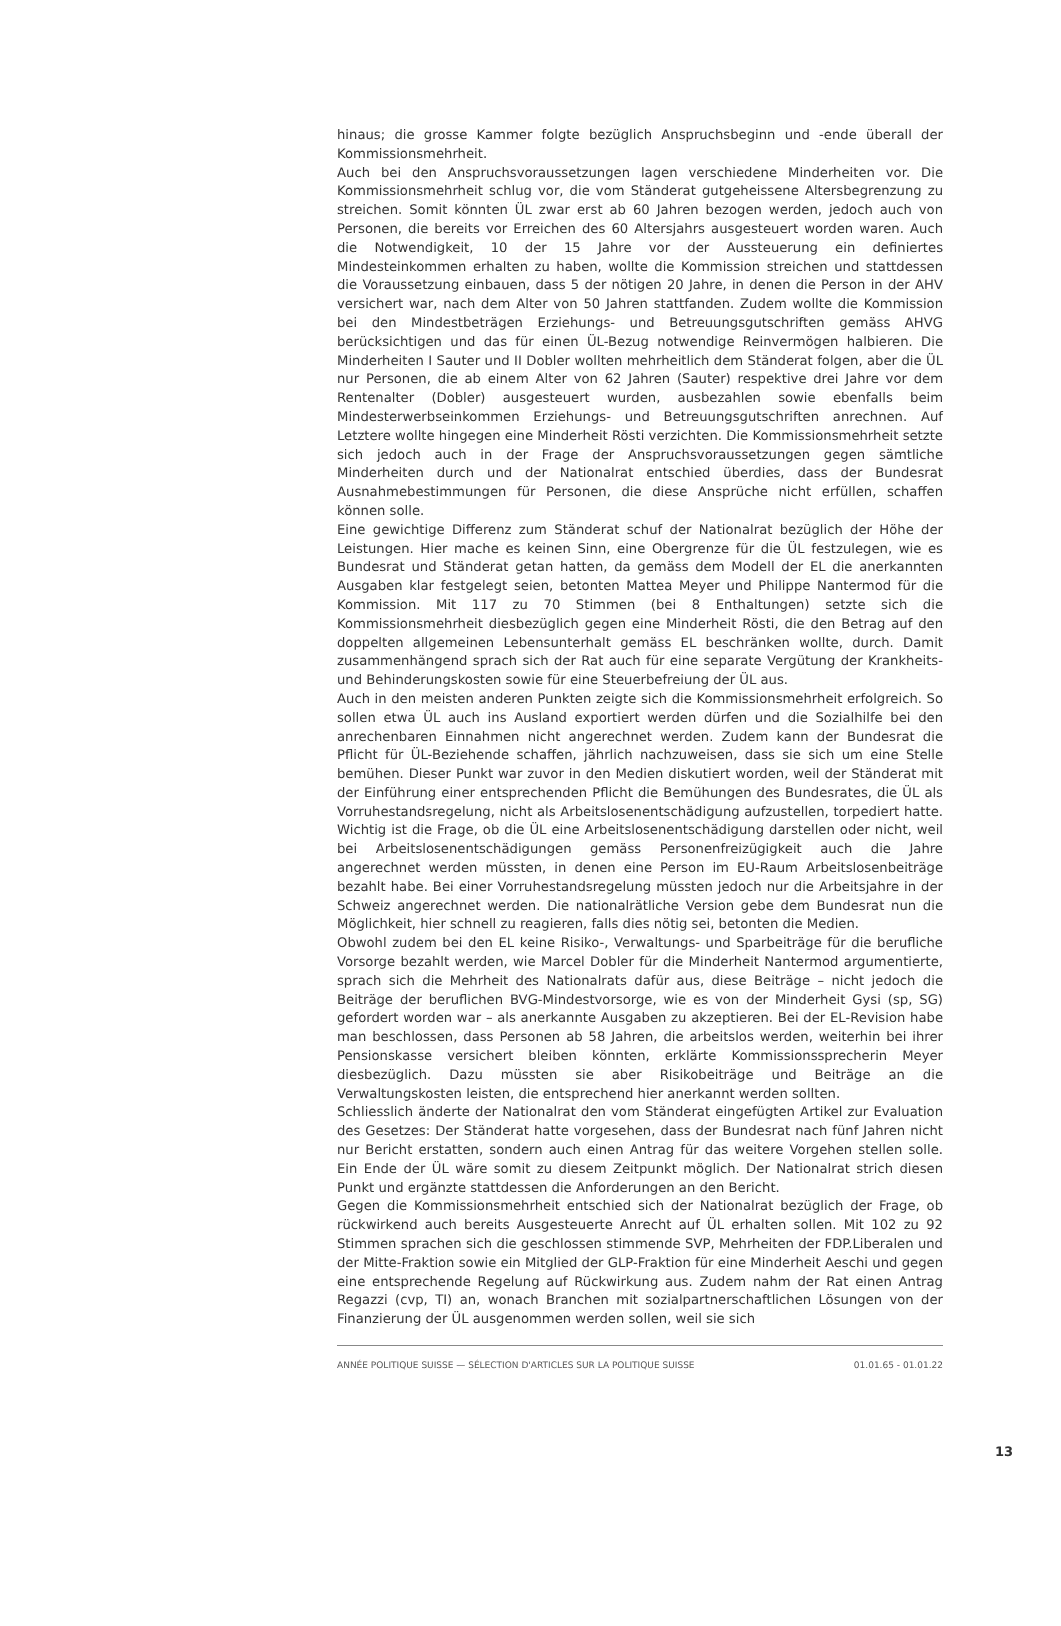hinaus; die grosse Kammer folgte bezüglich Anspruchsbeginn und -ende überall der Kommissionsmehrheit.
Auch bei den Anspruchsvoraussetzungen lagen verschiedene Minderheiten vor. Die Kommissionsmehrheit schlug vor, die vom Ständerat gutgeheissene Altersbegrenzung zu streichen. Somit könnten ÜL zwar erst ab 60 Jahren bezogen werden, jedoch auch von Personen, die bereits vor Erreichen des 60 Altersjahrs ausgesteuert worden waren. Auch die Notwendigkeit, 10 der 15 Jahre vor der Aussteuerung ein definiertes Mindesteinkommen erhalten zu haben, wollte die Kommission streichen und stattdessen die Voraussetzung einbauen, dass 5 der nötigen 20 Jahre, in denen die Person in der AHV versichert war, nach dem Alter von 50 Jahren stattfanden. Zudem wollte die Kommission bei den Mindestbeträgen Erziehungs- und Betreuungsgutschriften gemäss AHVG berücksichtigen und das für einen ÜL-Bezug notwendige Reinvermögen halbieren. Die Minderheiten I Sauter und II Dobler wollten mehrheitlich dem Ständerat folgen, aber die ÜL nur Personen, die ab einem Alter von 62 Jahren (Sauter) respektive drei Jahre vor dem Rentenalter (Dobler) ausgesteuert wurden, ausbezahlen sowie ebenfalls beim Mindesterwerbseinkommen Erziehungs- und Betreuungsgutschriften anrechnen. Auf Letztere wollte hingegen eine Minderheit Rösti verzichten. Die Kommissionsmehrheit setzte sich jedoch auch in der Frage der Anspruchsvoraussetzungen gegen sämtliche Minderheiten durch und der Nationalrat entschied überdies, dass der Bundesrat Ausnahmebestimmungen für Personen, die diese Ansprüche nicht erfüllen, schaffen können solle.
Eine gewichtige Differenz zum Ständerat schuf der Nationalrat bezüglich der Höhe der Leistungen. Hier mache es keinen Sinn, eine Obergrenze für die ÜL festzulegen, wie es Bundesrat und Ständerat getan hatten, da gemäss dem Modell der EL die anerkannten Ausgaben klar festgelegt seien, betonten Mattea Meyer und Philippe Nantermod für die Kommission. Mit 117 zu 70 Stimmen (bei 8 Enthaltungen) setzte sich die Kommissionsmehrheit diesbezüglich gegen eine Minderheit Rösti, die den Betrag auf den doppelten allgemeinen Lebensunterhalt gemäss EL beschränken wollte, durch. Damit zusammenhängend sprach sich der Rat auch für eine separate Vergütung der Krankheits- und Behinderungskosten sowie für eine Steuerbefreiung der ÜL aus.
Auch in den meisten anderen Punkten zeigte sich die Kommissionsmehrheit erfolgreich. So sollen etwa ÜL auch ins Ausland exportiert werden dürfen und die Sozialhilfe bei den anrechenbaren Einnahmen nicht angerechnet werden. Zudem kann der Bundesrat die Pflicht für ÜL-Beziehende schaffen, jährlich nachzuweisen, dass sie sich um eine Stelle bemühen. Dieser Punkt war zuvor in den Medien diskutiert worden, weil der Ständerat mit der Einführung einer entsprechenden Pflicht die Bemühungen des Bundesrates, die ÜL als Vorruhestandsregelung, nicht als Arbeitslosenentschädigung aufzustellen, torpediert hatte. Wichtig ist die Frage, ob die ÜL eine Arbeitslosenentschädigung darstellen oder nicht, weil bei Arbeitslosenentschädigungen gemäss Personenfreizügigkeit auch die Jahre angerechnet werden müssten, in denen eine Person im EU-Raum Arbeitslosenbeiträge bezahlt habe. Bei einer Vorruhestandsregelung müssten jedoch nur die Arbeitsjahre in der Schweiz angerechnet werden. Die nationalrätliche Version gebe dem Bundesrat nun die Möglichkeit, hier schnell zu reagieren, falls dies nötig sei, betonten die Medien.
Obwohl zudem bei den EL keine Risiko-, Verwaltungs- und Sparbeiträge für die berufliche Vorsorge bezahlt werden, wie Marcel Dobler für die Minderheit Nantermod argumentierte, sprach sich die Mehrheit des Nationalrats dafür aus, diese Beiträge – nicht jedoch die Beiträge der beruflichen BVG-Mindestvorsorge, wie es von der Minderheit Gysi (sp, SG) gefordert worden war – als anerkannte Ausgaben zu akzeptieren. Bei der EL-Revision habe man beschlossen, dass Personen ab 58 Jahren, die arbeitslos werden, weiterhin bei ihrer Pensionskasse versichert bleiben könnten, erklärte Kommissionssprecherin Meyer diesbezüglich. Dazu müssten sie aber Risikobeiträge und Beiträge an die Verwaltungskosten leisten, die entsprechend hier anerkannt werden sollten.
Schliesslich änderte der Nationalrat den vom Ständerat eingefügten Artikel zur Evaluation des Gesetzes: Der Ständerat hatte vorgesehen, dass der Bundesrat nach fünf Jahren nicht nur Bericht erstatten, sondern auch einen Antrag für das weitere Vorgehen stellen solle. Ein Ende der ÜL wäre somit zu diesem Zeitpunkt möglich. Der Nationalrat strich diesen Punkt und ergänzte stattdessen die Anforderungen an den Bericht.
Gegen die Kommissionsmehrheit entschied sich der Nationalrat bezüglich der Frage, ob rückwirkend auch bereits Ausgesteuerte Anrecht auf ÜL erhalten sollen. Mit 102 zu 92 Stimmen sprachen sich die geschlossen stimmende SVP, Mehrheiten der FDP.Liberalen und der Mitte-Fraktion sowie ein Mitglied der GLP-Fraktion für eine Minderheit Aeschi und gegen eine entsprechende Regelung auf Rückwirkung aus. Zudem nahm der Rat einen Antrag Regazzi (cvp, TI) an, wonach Branchen mit sozialpartnerschaftlichen Lösungen von der Finanzierung der ÜL ausgenommen werden sollen, weil sie sich
ANNÉE POLITIQUE SUISSE — SÉLECTION D'ARTICLES SUR LA POLITIQUE SUISSE 01.01.65 - 01.01.22
13